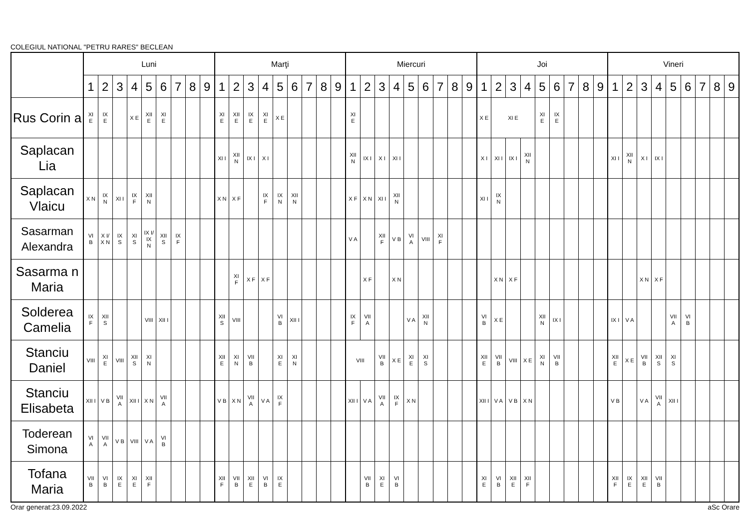COLEGIUL NATIONAL "PETRU RARES" BECLEAN
| | Luni | | | | | | | | | Marţi | | | | | | | | | Miercuri | | | | | | | | | Joi | | | | | | | | | Vineri | | | | | | | | |
| --- | --- | --- | --- | --- | --- | --- | --- | --- | --- | --- | --- | --- | --- | --- | --- | --- | --- | --- | --- | --- | --- | --- | --- | --- | --- | --- | --- | --- | --- | --- | --- | --- | --- | --- | --- | --- | --- | --- | --- | --- | --- | --- | --- | --- | --- |
| | 1 | 2 | 3 | 4 | 5 | 6 | 7 | 8 | 9 | 1 | 2 | 3 | 4 | 5 | 6 | 7 | 8 | 9 | 1 | 2 | 3 | 4 | 5 | 6 | 7 | 8 | 9 | 1 | 2 | 3 | 4 | 5 | 6 | 7 | 8 | 9 | 1 | 2 | 3 | 4 | 5 | 6 | 7 | 8 | 9 |
| Rus Corin a | XI E | IX E | | X E | XII E | XI E | | | | XI E | XII E | IX E | XI E | X E | | | | | XI E | | | | | | | | | X E | XI E | | | XI E | IX E | | | | | | | | | | | | |
| Saplacan Lia | | | | | | | | | | XI I | XII N | IX I | X I | | | | | | XII N | IX I | X I | XI I | | | | | | X I | XI I | IX I | XII N | | | | | | XI I | XII N | X I | IX I | | | | | |
| Saplacan Vlaicu | X N | IX N | XI I | IX F | XII N | | | | | X N | X F | | IX F | IX N | XII N | | | | X F | X N | XI I | XII N | | | | | | XI I | IX N | | | | | | | | | | | | | | | | |
| Sasarman Alexandra | VI B | X I/ X N | IX S | XI S | IX I/ IX N | XII S | IX F | | | | | | | | | | | | V A | | XII F | V B | VI A | VIII | XI F | | | | | | | | | | | | | | | | | | | | |
| Sasarma n Maria | | | | | | | | | | | XI F | X F | X F | | | | | | | X F | | X N | | | | | | | X N | X F | | | | | | | | | X N | X F | | | | | |
| Solderea Camelia | IX F | XII S | | | VIII | XII I | | | | XII S | VIII | | | VI B | XII I | | | | IX F | VII A | | | V A | XII N | | | | VI B | X E | | | XII N | IX I | | | | IX I | V A | | | VII A | VI B | | | |
| Stanciu Daniel | VIII | XI E | VIII | XII S | XI N | | | | | XII E | XI N | VII B | | XI E | XI N | | | | VIII | | VII B | X E | XI E | XI S | | | | XII E | VII B | VIII | X E | XI N | VII B | | | | XII E | X E | VII B | XII S | XI S | | | | |
| Stanciu Elisabeta | XII I | V B | VII A | XII I | X N | VII A | | | | V B | X N | VII A | V A | IX F | | | | | XII I | V A | VII A | IX F | X N | | | | | XII I | V A | V B | X N | | | | | | V B | | V A | VII A | XII I | | | | |
| Toderean Simona | VI A | VII A | V B | VIII | V A | VI B | | | | | | | | | | | | | | | | | | | | | | | | | | | | | | | | | | | | | | | |
| Tofana Maria | VII B | VI B | IX E | XI E | XII F | | | | | XII F | VII B | XII E | VI B | IX E | | | | | | VII B | XI E | VI B | | | | | | XI E | VI B | XII E | XII F | | | | | | XII F | IX E | XII E | VII B | | | | | |
Orar generat:23.09.2022 aSc Orare